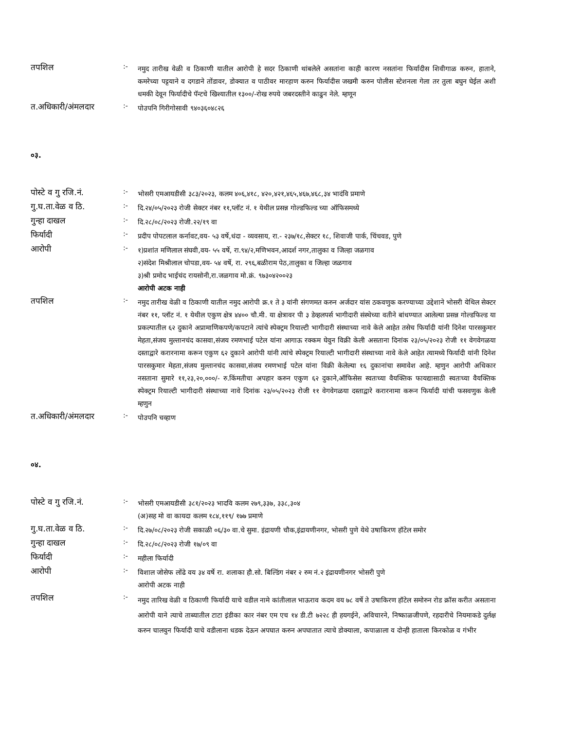तपशिल
:-
नमुद तारीख वेळी व ठिकाणी यातील आरोपी हे सदर ठिकाणी थांबलेले असतांना काही कारण नसतांना फिर्यादीस शिवीगाळ करुन, हाताने, कमरेच्या पट्टयाने व दगडाने तोंडावर, डोक्यात व पाठीवर मारहाण करुन फिर्यादीस जखमी करुन पोलीस स्टेशनला गेला तर तुला बघुन घेईल अशी धमकी देवून फिर्यादीचे पॅन्टचे खिश्यातील १३००/-रोख रुपये जबरदस्तीने काढुन नेले. म्हणून
त.अधिकारी/अंमलदार
:-
पोउपनि गिरीगोसावी ९४०३६०४८२६
०३.
पोस्टे व गु रजि.नं.
:-
भोसरी एमआयडीसी ३८३/२०२३, कलम ४०६,४१८, ४२०,४२१,४६५,४६७,४६८,३४ भादंवि प्रमाणे
गु.घ.ता.वेळ व ठि.
:-
दि.२४/०५/२०२३ रोजी सेक्टर नंबर ११,प्लॉट नं. १ येथील प्रसन्न गोल्डफिल्ड च्या ऑफिसमध्ये
गुन्हा दाखल
:-
दि.२८/०८/२०२३ रोजी.२२/१९ वा
फिर्यादी
:-
प्रदीप पोपटलाल कर्नावट,वय- ५३ वर्षे,धंदा - व्यवसाय, रा.- २३७/१८,सेक्टर १८, शिवाजी पार्क, चिंचवड, पुणे
आरोपी
:-
१)प्रशांत मणिलाल संघवी,वय- ५५ वर्षे, रा.९४/२,मणिभवन,आदर्श नगर,तालुका व जिल्हा जळगाव
२)संदेश मिश्रीलाल चोपडा,वय- ५४ वर्षे, रा. २९६,बळीराम पेठ,तालुका व जिल्हा जळगाव
३)श्री प्रमोद भाईचंद रायसोनी,रा.जळगाव मो.क्रं. ९७३०४२००२३
आरोपी अटक नाही
तपशिल
:-
नमुद तारीख वेळी व ठिकाणी यातील नमुद आरोपी क्र.१ ते ३ यांनी संगणमत करुन अर्जदार यांस ठकवणुक करण्याच्या उद्देशाने भोसरी येथिल सेक्टर नंबर ११, प्लॉट नं. १ येथील एकुण क्षेत्र ४४०० चौ.मी. या क्षेत्रावर पी ३ डेव्हलपर्स भागीदारी संस्थेच्या वतीने बांधण्यात आलेल्या प्रसन्न गोल्डफिल्ड या प्रकल्पातील ६२ दुकाने अप्रामाणिकपणे/कपटाने त्यांचे स्पेक्ट्रम रियाल्टी भागीदारी संस्थाच्या नावे केले आहेत तसेच फिर्यादी यांनी दिनेश पारसकुमार मेहता,संजय मुल्तानचंद कासवा,संजय रमणभाई पटेल यांना आगाऊ रक्कम घेवुन विक्री केली असताना दिनांक २३/०५/२०२३ रोजी ११ वेगवेगळया दस्ताद्वारे करारनामा करून एकुण ६२ दुकाने आरोपी यांनी त्यांचे स्पेक्ट्रम रियाल्टी भागीदारी संस्थाच्या नावे केले आहेत त्यामध्ये फिर्यादी यांनी दिनेश पारसकुमार मेहता,संजय मुल्तानचंद कासवा,संजय रमणभाई पटेल यांना विक्री केलेल्या १६ दुकानांचा समावेश आहे. म्हणुन आरोपी अधिकार नसताना सुमारे ११,२३,२०,०००/- रु.किंमतीचा अपहार करुन एकुण ६२ दुकाने,ऑफिसेस स्वतःच्या वैयक्तिक फायद्यासाठी स्वतःच्या वैयक्तिक स्पेक्ट्रम रियाल्टी भागीदारी संस्थाच्या नावे दिनांक २३/०५/२०२३ रोजी ११ वेगवेगळया दस्ताद्वारे करारनामा करून फिर्यादी यांची फसवणुक केली म्हणुन
त.अधिकारी/अंमलदार
:-
पोउपनि चव्हाण
०४.
पोस्टे व गु रजि.नं.
:-
भोसरी एमआयडीसी ३८१/२०२३ भादवि कलम २७९,३३७, ३३८,३०४
(अ)सह मो वा कायदा कलम १८४,११९/ १७७ प्रमाणे
गु.घ.ता.वेळ व ठि.
:-
दि.२७/०८/२०२३ रोजी सकाळी ०६/३० वा.चे सुमा. इंद्रायणी चौक,इंद्रायणीनगर, भोसरी पुणे येथे उषाकिरण हॉटेल समोर
गुन्हा दाखल
:-
दि.२८/०८/२०२३ रोजी १७/०९ वा
फिर्यादी
:-
महीला फिर्यादी
आरोपी
:-
विशाल जोसेफ लोंढे वय ३४ वर्षे रा. शलाका हौ.सो. बिल्डिंग नंबर २ रुम नं.२ इंद्रायणीनगर भोसरी पुणे
आरोपी अटक नाही
तपशिल
:-
नमुद तारिख वेळी व ठिकाणी फिर्यादी याचे वडील नामे कांतीलाल भाऊराव कदम वय ७८ वर्षे ते उषाकिरण हॉटेल समोरुन रोड क्रॉस करीत असताना आरोपी याने त्याचे ताब्यातील टाटा इंडीका कार नंबर एम एच १४ डी.टी ७२२८ ही हयगईने, अविचारने, निष्काळजीपणे, रहदारीचे नियमाकडे दुर्लक्ष करुन चालवुन फिर्यादी याचे वडीलाना धडक देऊन अपघात करुन अपघातात त्याचे डोक्याला, कपाळाला व दोन्ही हाताला किरकोळ व गंभीर